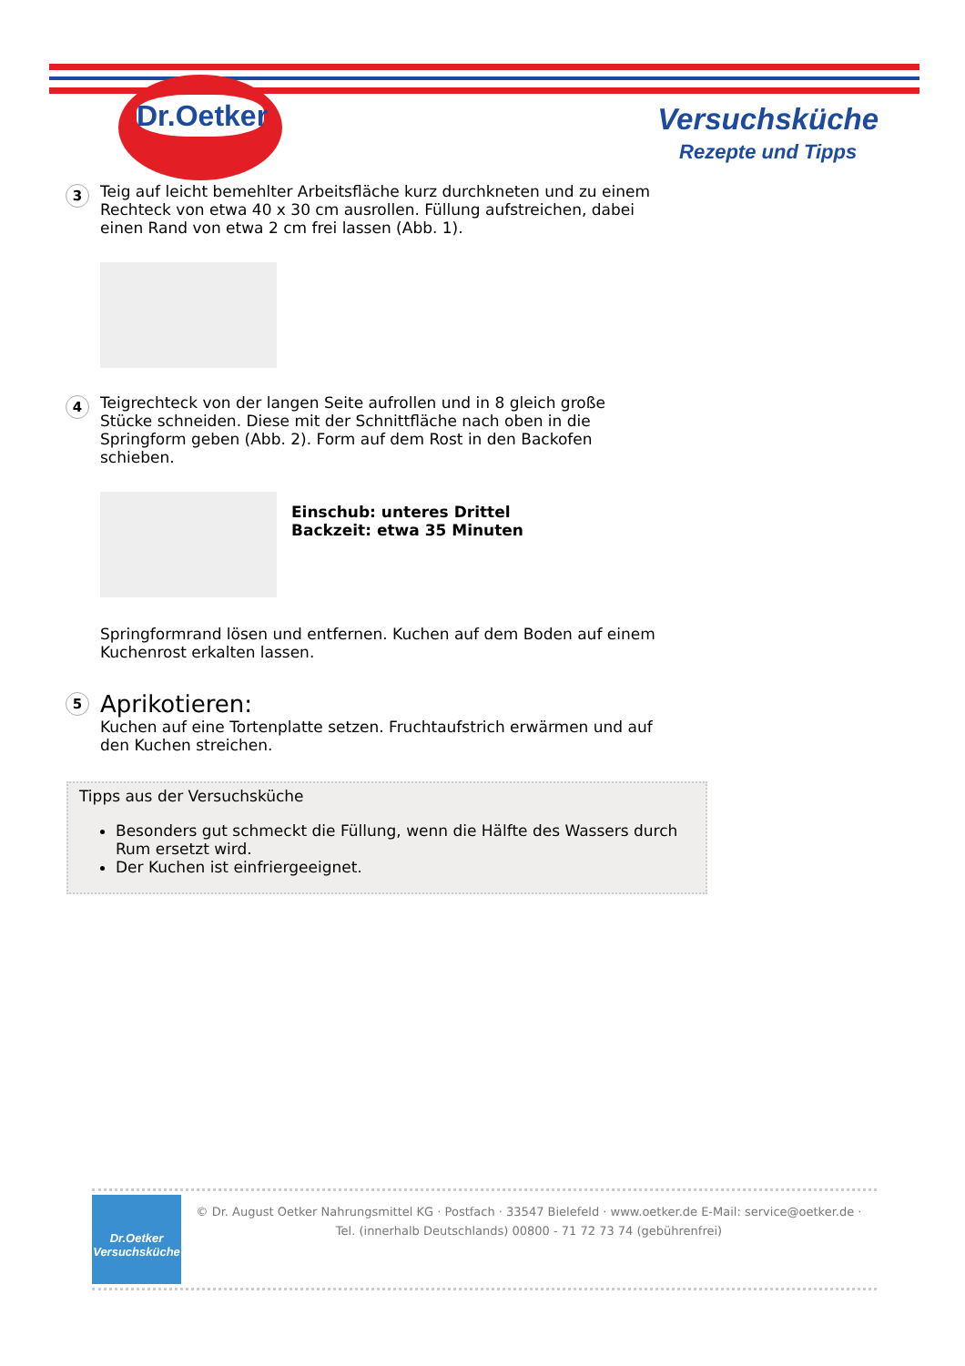Dr.Oetker
Versuchsküche
Rezepte und Tipps
3
Teig auf leicht bemehlter Arbeitsfläche kurz durchkneten und zu einem Rechteck von etwa 40 x 30 cm ausrollen. Füllung aufstreichen, dabei einen Rand von etwa 2 cm frei lassen (Abb. 1).
4
Teigrechteck von der langen Seite aufrollen und in 8 gleich große Stücke schneiden. Diese mit der Schnittfläche nach oben in die Springform geben (Abb. 2). Form auf dem Rost in den Backofen schieben.
Einschub: unteres Drittel
Backzeit: etwa 35 Minuten
Springformrand lösen und entfernen. Kuchen auf dem Boden auf einem Kuchenrost erkalten lassen.
5
Aprikotieren:
Kuchen auf eine Tortenplatte setzen. Fruchtaufstrich erwärmen und auf den Kuchen streichen.
Tipps aus der Versuchsküche
Besonders gut schmeckt die Füllung, wenn die Hälfte des Wassers durch Rum ersetzt wird.
Der Kuchen ist einfriergeeignet.
Dr.Oetker
Versuchsküche
© Dr. August Oetker Nahrungsmittel KG · Postfach · 33547 Bielefeld · www.oetker.de E-Mail: service@oetker.de ·
Tel. (innerhalb Deutschlands) 00800 - 71 72 73 74 (gebührenfrei)